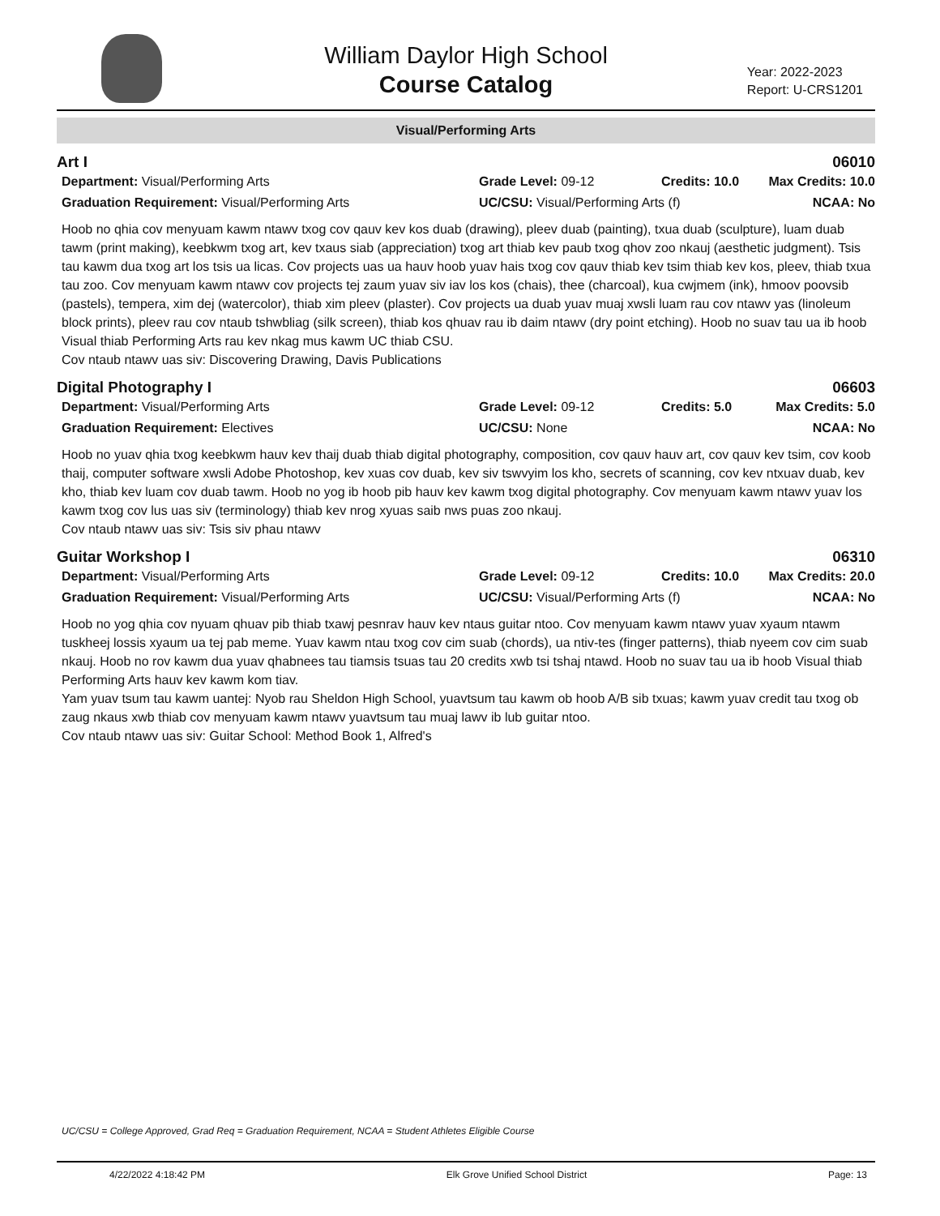William Daylor High School
Course Catalog
Year: 2022-2023
Report: U-CRS1201
Visual/Performing Arts
Art I 06010
Department: Visual/Performing Arts Grade Level: 09-12 Credits: 10.0 Max Credits: 10.0 Graduation Requirement: Visual/Performing Arts UC/CSU: Visual/Performing Arts (f) NCAA: No
Hoob no qhia cov menyuam kawm ntawv txog cov qauv kev kos duab (drawing), pleev duab (painting), txua duab (sculpture), luam duab tawm (print making), keebkwm txog art, kev txaus siab (appreciation) txog art thiab kev paub txog qhov zoo nkauj (aesthetic judgment). Tsis tau kawm dua txog art los tsis ua licas. Cov projects uas ua hauv hoob yuav hais txog cov qauv thiab kev tsim thiab kev kos, pleev, thiab txua tau zoo. Cov menyuam kawm ntawv cov projects tej zaum yuav siv iav los kos (chais), thee (charcoal), kua cwjmem (ink), hmoov poovsib (pastels), tempera, xim dej (watercolor), thiab xim pleev (plaster). Cov projects ua duab yuav muaj xwsli luam rau cov ntawv yas (linoleum block prints), pleev rau cov ntaub tshwbliag (silk screen), thiab kos qhuav rau ib daim ntawv (dry point etching). Hoob no suav tau ua ib hoob Visual thiab Performing Arts rau kev nkag mus kawm UC thiab CSU.
Cov ntaub ntawv uas siv: Discovering Drawing, Davis Publications
Digital Photography I 06603
Department: Visual/Performing Arts Grade Level: 09-12 Credits: 5.0 Max Credits: 5.0 Graduation Requirement: Electives UC/CSU: None NCAA: No
Hoob no yuav qhia txog keebkwm hauv kev thaij duab thiab digital photography, composition, cov qauv hauv art, cov qauv kev tsim, cov koob thaij, computer software xwsli Adobe Photoshop, kev xuas cov duab, kev siv tswvyim los kho, secrets of scanning, cov kev ntxuav duab, kev kho, thiab kev luam cov duab tawm. Hoob no yog ib hoob pib hauv kev kawm txog digital photography. Cov menyuam kawm ntawv yuav los kawm txog cov lus uas siv (terminology) thiab kev nrog xyuas saib nws puas zoo nkauj.
Cov ntaub ntawv uas siv: Tsis siv phau ntawv
Guitar Workshop I 06310
Department: Visual/Performing Arts Grade Level: 09-12 Credits: 10.0 Max Credits: 20.0 Graduation Requirement: Visual/Performing Arts UC/CSU: Visual/Performing Arts (f) NCAA: No
Hoob no yog qhia cov nyuam qhuav pib thiab txawj pesnrav hauv kev ntaus guitar ntoo. Cov menyuam kawm ntawv yuav xyaum ntawm tuskheej lossis xyaum ua tej pab meme. Yuav kawm ntau txog cov cim suab (chords), ua ntiv-tes (finger patterns), thiab nyeem cov cim suab nkauj. Hoob no rov kawm dua yuav qhabnees tau tiamsis tsuas tau 20 credits xwb tsi tshaj ntawd. Hoob no suav tau ua ib hoob Visual thiab Performing Arts hauv kev kawm kom tiav.
Yam yuav tsum tau kawm uantej: Nyob rau Sheldon High School, yuavtsum tau kawm ob hoob A/B sib txuas; kawm yuav credit tau txog ob zaug nkaus xwb thiab cov menyuam kawm ntawv yuavtsum tau muaj lawv ib lub guitar ntoo.
Cov ntaub ntawv uas siv: Guitar School: Method Book 1, Alfred's
UC/CSU = College Approved, Grad Req = Graduation Requirement, NCAA = Student Athletes Eligible Course
4/22/2022 4:18:42 PM Elk Grove Unified School District Page: 13